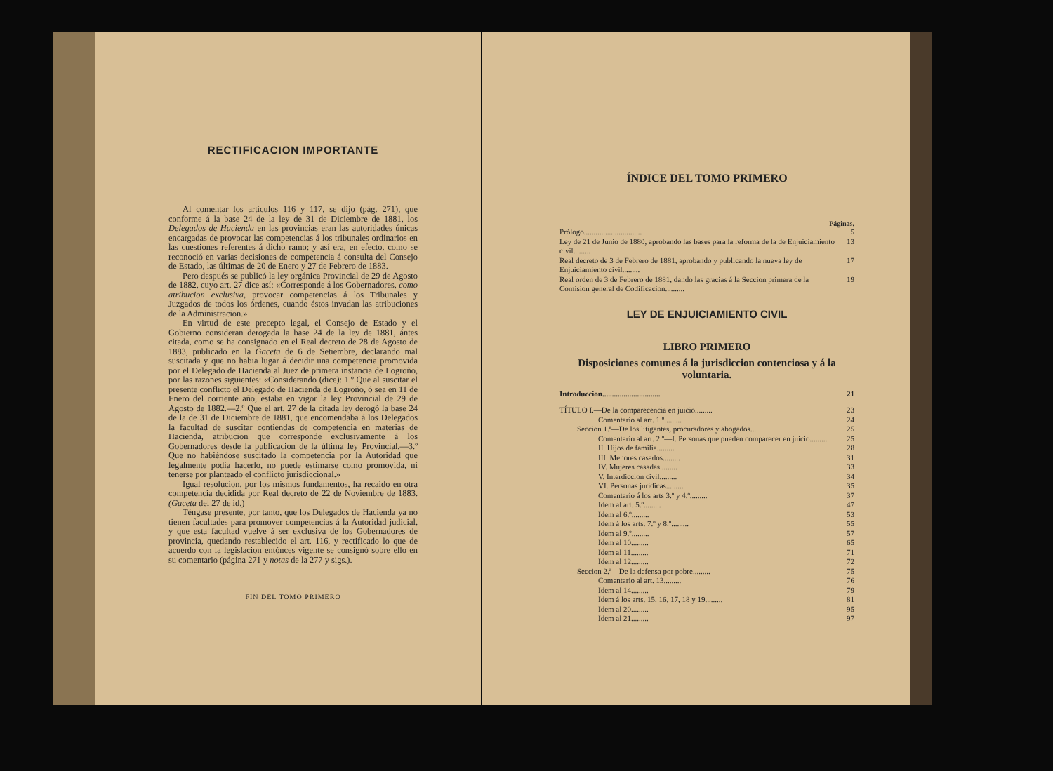RECTIFICACION IMPORTANTE
Al comentar los artículos 116 y 117, se dijo (pág. 271), que conforme á la base 24 de la ley de 31 de Diciembre de 1881, los Delegados de Hacienda en las provincias eran las autoridades únicas encargadas de provocar las competencias á los tribunales ordinarios en las cuestiones referentes á dicho ramo; y así era, en efecto, como se reconoció en varias decisiones de competencia á consulta del Consejo de Estado, las últimas de 20 de Enero y 27 de Febrero de 1883.
Pero después se publicó la ley orgánica Provincial de 29 de Agosto de 1882, cuyo art. 27 dice así: «Corresponde á los Gobernadores, como atribucion exclusiva, provocar competencias á los Tribunales y Juzgados de todos los órdenes, cuando éstos invadan las atribuciones de la Administracion.»
En virtud de este precepto legal, el Consejo de Estado y el Gobierno consideran derogada la base 24 de la ley de 1881, ántes citada, como se ha consignado en el Real decreto de 28 de Agosto de 1883, publicado en la Gaceta de 6 de Setiembre, declarando mal suscitada y que no habia lugar á decidir una competencia promovida por el Delegado de Hacienda al Juez de primera instancia de Logroño, por las razones siguientes: «Considerando (dice): 1.º Que al suscitar el presente conflicto el Delegado de Hacienda de Logroño, ó sea en 11 de Enero del corriente año, estaba en vigor la ley Provincial de 29 de Agosto de 1882.—2.º Que el art. 27 de la citada ley derogó la base 24 de la de 31 de Diciembre de 1881, que encomendaba á los Delegados la facultad de suscitar contiendas de competencia en materias de Hacienda, atribucion que corresponde exclusivamente á los Gobernadores desde la publicacion de la última ley Provincial.—3.º Que no habiéndose suscitado la competencia por la Autoridad que legalmente podia hacerlo, no puede estimarse como promovida, ni tenerse por planteado el conflicto jurisdiccional.»
Igual resolucion, por los mismos fundamentos, ha recaido en otra competencia decidida por Real decreto de 22 de Noviembre de 1883. (Gaceta del 27 de id.)
Téngase presente, por tanto, que los Delegados de Hacienda ya no tienen facultades para promover competencias á la Autoridad judicial, y que esta facultad vuelve á ser exclusiva de los Gobernadores de provincia, quedando restablecido el art. 116, y rectificado lo que de acuerdo con la legislacion entónces vigente se consignó sobre ello en su comentario (página 271 y notas de la 277 y sigs.).
FIN DEL TOMO PRIMERO
ÍNDICE DEL TOMO PRIMERO
Páginas.
Prólogo.............................. 5
Ley de 21 de Junio de 1880, aprobando las bases para la reforma de la de Enjuiciamiento civil......... 13
Real decreto de 3 de Febrero de 1881, aprobando y publicando la nueva ley de Enjuiciamiento civil......... 17
Real orden de 3 de Febrero de 1881, dando las gracias á la Seccion primera de la Comision general de Codificacion.......... 19
LEY DE ENJUICIAMIENTO CIVIL
LIBRO PRIMERO
Disposiciones comunes á la jurisdiccion contenciosa y á la voluntaria.
Introduccion.............................. 21
TÍTULO I.—De la comparecencia en juicio......... 23
Comentario al art. 1.º......... 24
Seccion 1.ª—De los litigantes, procuradores y abogados... 25
Comentario al art. 2.º—I. Personas que pueden comparecer en juicio......... 25
II. Hijos de familia......... 28
III. Menores casados......... 31
IV. Mujeres casadas......... 33
V. Interdiccion civil......... 34
VI. Personas jurídicas......... 35
Comentario á los arts 3.º y 4.º......... 37
Idem al art. 5.º......... 47
Idem al 6.º......... 53
Idem á los arts. 7.º y 8.º......... 55
Idem al 9.º......... 57
Idem al 10......... 65
Idem al 11......... 71
Idem al 12......... 72
Seccion 2.ª—De la defensa por pobre......... 75
Comentario al art. 13......... 76
Idem al 14......... 79
Idem á los arts. 15, 16, 17, 18 y 19......... 81
Idem al 20......... 95
Idem al 21......... 97